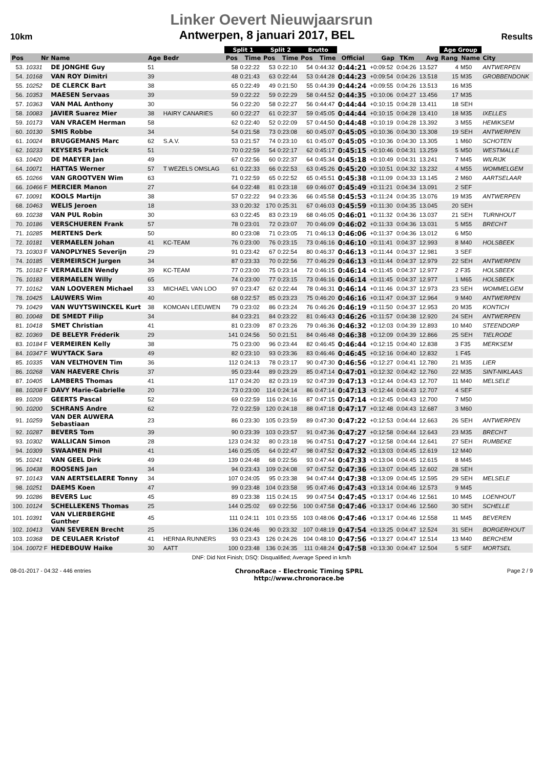Linker Oevert Nieuwjaarsrun
10km Antwerpen, 8 januari 2017, BEL Results
| | | | | | Split 1 | | Split 2 | | Brutto | | | | | | Age Group | | |
| --- | --- | --- | --- | --- | --- | --- | --- | --- | --- | --- | --- | --- | --- | --- | --- | --- | --- |
| Pos | Nr | Name | Age | Bedr | Pos | Time | Pos | Time | Pos | Time | Official | Gap | TKm | Avg | Rang | Name | City |
| 53. | 10331 | DE JONGHE Guy | 51 | | 58 | 0:22:22 | 53 | 0:22:10 | 54 | 0:44:32 | 0:44:21 | +0:09:52 | 0:04:26 | 13.527 | 4 | M50 | ANTWERPEN |
| 54. | 10168 | VAN ROY Dimitri | 39 | | 48 | 0:21:43 | 63 | 0:22:44 | 53 | 0:44:28 | 0:44:23 | +0:09:54 | 0:04:26 | 13.518 | 15 | M35 | GROBBENDONK |
| 55. | 10252 | DE CLERCK Bart | 38 | | 65 | 0:22:49 | 49 | 0:21:50 | 55 | 0:44:39 | 0:44:24 | +0:09:55 | 0:04:26 | 13.513 | 16 | M35 | |
| 56. | 10353 | MAESEN Servaas | 39 | | 59 | 0:22:22 | 59 | 0:22:29 | 58 | 0:44:52 | 0:44:35 | +0:10:06 | 0:04:27 | 13.456 | 17 | M35 | |
| 57. | 10363 | VAN MAL Anthony | 30 | | 56 | 0:22:20 | 58 | 0:22:27 | 56 | 0:44:47 | 0:44:44 | +0:10:15 | 0:04:28 | 13.411 | 18 | SEH | |
| 58. | 10083 | JAVIER Suarez Mier | 38 | HAIRY CANARIES | 60 | 0:22:27 | 61 | 0:22:37 | 59 | 0:45:05 | 0:44:44 | +0:10:15 | 0:04:28 | 13.410 | 18 | M35 | IXELLES |
| 59. | 10173 | VAN VRACEM Herman | 58 | | 62 | 0:22:40 | 52 | 0:22:09 | 57 | 0:44:50 | 0:44:48 | +0:10:19 | 0:04:28 | 13.392 | 3 | M55 | HEMIKSEM |
| 60. | 10130 | SMIS Robbe | 34 | | 54 | 0:21:58 | 73 | 0:23:08 | 60 | 0:45:07 | 0:45:05 | +0:10:36 | 0:04:30 | 13.308 | 19 | SEH | ANTWERPEN |
| 61. | 10024 | BRUGGEMANS Marc | 62 | S.A.V. | 53 | 0:21:57 | 74 | 0:23:10 | 61 | 0:45:07 | 0:45:05 | +0:10:36 | 0:04:30 | 13.305 | 1 | M60 | SCHOTEN |
| 62. | 10233 | KEYSERS Patrick | 51 | | 70 | 0:22:59 | 54 | 0:22:17 | 62 | 0:45:17 | 0:45:15 | +0:10:46 | 0:04:31 | 13.259 | 5 | M50 | WESTMALLE |
| 63. | 10420 | DE MAEYER Jan | 49 | | 67 | 0:22:56 | 60 | 0:22:37 | 64 | 0:45:34 | 0:45:18 | +0:10:49 | 0:04:31 | 13.241 | 7 | M45 | WILRIJK |
| 64. | 10071 | HATTAS Werner | 57 | T WEZELS OMSLAG | 61 | 0:22:33 | 66 | 0:22:53 | 63 | 0:45:26 | 0:45:20 | +0:10:51 | 0:04:32 | 13.232 | 4 | M55 | WOMMELGEM |
| 65. | 10266 | VAN GROOTVEN Wim | 63 | | 71 | 0:22:59 | 65 | 0:22:52 | 65 | 0:45:51 | 0:45:38 | +0:11:09 | 0:04:33 | 13.145 | 2 | M60 | AARTSELAAR |
| 66. | 10466 F | MERCIER Manon | 27 | | 64 | 0:22:48 | 81 | 0:23:18 | 69 | 0:46:07 | 0:45:49 | +0:11:21 | 0:04:34 | 13.091 | 2 | SEF | |
| 67. | 10091 | KOOLS Martijn | 38 | | 57 | 0:22:22 | 94 | 0:23:36 | 66 | 0:45:58 | 0:45:53 | +0:11:24 | 0:04:35 | 13.076 | 19 | M35 | ANTWERPEN |
| 68. | 10463 | WELIS Jeroen | 18 | | 33 | 0:20:32 | 170 | 0:25:31 | 67 | 0:46:03 | 0:45:59 | +0:11:30 | 0:04:35 | 13.045 | 20 | SEH | |
| 69. | 10238 | VAN PUL Robin | 30 | | 63 | 0:22:45 | 83 | 0:23:19 | 68 | 0:46:05 | 0:46:01 | +0:11:32 | 0:04:36 | 13.037 | 21 | SEH | TURNHOUT |
| 70. | 10186 | VERSCHUEREN Frank | 57 | | 78 | 0:23:01 | 72 | 0:23:07 | 70 | 0:46:09 | 0:46:02 | +0:11:33 | 0:04:36 | 13.031 | 5 | M55 | BRECHT |
| 71. | 10285 | MERTENS Derk | 50 | | 80 | 0:23:08 | 71 | 0:23:05 | 71 | 0:46:13 | 0:46:06 | +0:11:37 | 0:04:36 | 13.012 | 6 | M50 | |
| 72. | 10181 | VERMAELEN Johan | 41 | KC-TEAM | 76 | 0:23:00 | 76 | 0:23:15 | 73 | 0:46:16 | 0:46:10 | +0:11:41 | 0:04:37 | 12.993 | 8 | M40 | HOLSBEEK |
| 73. | 10303 F | VANOPLYNES Severijn | 29 | | 91 | 0:23:42 | 67 | 0:22:54 | 80 | 0:46:37 | 0:46:13 | +0:11:44 | 0:04:37 | 12.981 | 3 | SEF | |
| 74. | 10185 | VERMEIRSCH Jurgen | 34 | | 87 | 0:23:33 | 70 | 0:22:56 | 77 | 0:46:29 | 0:46:13 | +0:11:44 | 0:04:37 | 12.979 | 22 | SEH | ANTWERPEN |
| 75. | 10182 F | VERMAELEN Wendy | 39 | KC-TEAM | 77 | 0:23:00 | 75 | 0:23:14 | 72 | 0:46:15 | 0:46:14 | +0:11:45 | 0:04:37 | 12.977 | 2 | F35 | HOLSBEEK |
| 76. | 10183 | VERMAELEN Willy | 65 | | 74 | 0:23:00 | 77 | 0:23:15 | 73 | 0:46:16 | 0:46:14 | +0:11:45 | 0:04:37 | 12.977 | 1 | M65 | HOLSBEEK |
| 77. | 10162 | VAN LOOVEREN Michael | 33 | MICHAEL VAN LOO | 97 | 0:23:47 | 62 | 0:22:44 | 78 | 0:46:31 | 0:46:14 | +0:11:46 | 0:04:37 | 12.973 | 23 | SEH | WOMMELGEM |
| 78. | 10425 | LAUWERS Wim | 40 | | 68 | 0:22:57 | 85 | 0:23:23 | 75 | 0:46:20 | 0:46:16 | +0:11:47 | 0:04:37 | 12.964 | 9 | M40 | ANTWERPEN |
| 79. | 10429 | VAN WUYTSWINCKEL Kurt | 38 | KOMOAN LEEUWEN | 79 | 0:23:02 | 86 | 0:23:24 | 76 | 0:46:26 | 0:46:19 | +0:11:50 | 0:04:37 | 12.953 | 20 | M35 | KONTICH |
| 80. | 10048 | DE SMEDT Filip | 34 | | 84 | 0:23:21 | 84 | 0:23:22 | 81 | 0:46:43 | 0:46:26 | +0:11:57 | 0:04:38 | 12.920 | 24 | SEH | ANTWERPEN |
| 81. | 10418 | SMET Christian | 41 | | 81 | 0:23:09 | 87 | 0:23:26 | 79 | 0:46:36 | 0:46:32 | +0:12:03 | 0:04:39 | 12.893 | 10 | M40 | STEENDORP |
| 82. | 10369 | DE BELEYR Fréderik | 29 | | 141 | 0:24:56 | 50 | 0:21:51 | 84 | 0:46:48 | 0:46:38 | +0:12:09 | 0:04:39 | 12.866 | 25 | SEH | TIELRODE |
| 83. | 10184 F | VERMEIREN Kelly | 38 | | 75 | 0:23:00 | 96 | 0:23:44 | 82 | 0:46:45 | 0:46:44 | +0:12:15 | 0:04:40 | 12.838 | 3 | F35 | MERKSEM |
| 84. | 10347 F | WUYTACK Sara | 49 | | 82 | 0:23:10 | 93 | 0:23:36 | 83 | 0:46:46 | 0:46:45 | +0:12:16 | 0:04:40 | 12.832 | 1 | F45 | |
| 85. | 10335 | VAN VELTHOVEN Tim | 36 | | 112 | 0:24:13 | 78 | 0:23:17 | 90 | 0:47:30 | 0:46:56 | +0:12:27 | 0:04:41 | 12.780 | 21 | M35 | LIER |
| 86. | 10268 | VAN HAEVERE Chris | 37 | | 95 | 0:23:44 | 89 | 0:23:29 | 85 | 0:47:14 | 0:47:01 | +0:12:32 | 0:04:42 | 12.760 | 22 | M35 | SINT-NIKLAAS |
| 87. | 10405 | LAMBERS Thomas | 41 | | 117 | 0:24:20 | 82 | 0:23:19 | 92 | 0:47:39 | 0:47:13 | +0:12:44 | 0:04:43 | 12.707 | 11 | M40 | MELSELE |
| 88. | 10208 F | DAVY Marie-Gabrielle | 20 | | 73 | 0:23:00 | 114 | 0:24:14 | 86 | 0:47:14 | 0:47:13 | +0:12:44 | 0:04:43 | 12.707 | 4 | SEF | |
| 89. | 10209 | GEERTS Pascal | 52 | | 69 | 0:22:59 | 116 | 0:24:16 | 87 | 0:47:15 | 0:47:14 | +0:12:45 | 0:04:43 | 12.700 | 7 | M50 | |
| 90. | 10200 | SCHRANS Andre | 62 | | 72 | 0:22:59 | 120 | 0:24:18 | 88 | 0:47:18 | 0:47:17 | +0:12:48 | 0:04:43 | 12.687 | 3 | M60 | |
| 91. | 10259 | VAN DER AUWERA Sebastiaan | 23 | | 86 | 0:23:30 | 105 | 0:23:59 | 89 | 0:47:30 | 0:47:22 | +0:12:53 | 0:04:44 | 12.663 | 26 | SEH | ANTWERPEN |
| 92. | 10287 | BEVERS Tom | 39 | | 90 | 0:23:39 | 103 | 0:23:57 | 91 | 0:47:36 | 0:47:27 | +0:12:58 | 0:04:44 | 12.643 | 23 | M35 | BRECHT |
| 93. | 10302 | WALLICAN Simon | 28 | | 123 | 0:24:32 | 80 | 0:23:18 | 96 | 0:47:51 | 0:47:27 | +0:12:58 | 0:04:44 | 12.641 | 27 | SEH | RUMBEKE |
| 94. | 10309 | SWAAMEN Phil | 41 | | 146 | 0:25:05 | 64 | 0:22:47 | 98 | 0:47:52 | 0:47:32 | +0:13:03 | 0:04:45 | 12.619 | 12 | M40 | |
| 95. | 10241 | VAN GEEL Dirk | 49 | | 139 | 0:24:48 | 68 | 0:22:56 | 93 | 0:47:44 | 0:47:33 | +0:13:04 | 0:04:45 | 12.615 | 8 | M45 | |
| 96. | 10438 | ROOSENS Jan | 34 | | 94 | 0:23:43 | 109 | 0:24:08 | 97 | 0:47:52 | 0:47:36 | +0:13:07 | 0:04:45 | 12.602 | 28 | SEH | |
| 97. | 10143 | VAN AERTSELAERE Tonny | 34 | | 107 | 0:24:05 | 95 | 0:23:38 | 94 | 0:47:44 | 0:47:38 | +0:13:09 | 0:04:45 | 12.595 | 29 | SEH | MELSELE |
| 98. | 10251 | DAEMS Koen | 47 | | 99 | 0:23:48 | 104 | 0:23:58 | 95 | 0:47:46 | 0:47:43 | +0:13:14 | 0:04:46 | 12.573 | 9 | M45 | |
| 99. | 10286 | BEVERS Luc | 45 | | 89 | 0:23:38 | 115 | 0:24:15 | 99 | 0:47:54 | 0:47:45 | +0:13:17 | 0:04:46 | 12.561 | 10 | M45 | LOENHOUT |
| 100. | 10124 | SCHELLEKENS Thomas | 25 | | 144 | 0:25:02 | 69 | 0:22:56 | 100 | 0:47:58 | 0:47:46 | +0:13:17 | 0:04:46 | 12.560 | 30 | SEH | SCHELLE |
| 101. | 10391 | VAN VLIERBERGHE Gunther | 45 | | 111 | 0:24:11 | 101 | 0:23:55 | 103 | 0:48:06 | 0:47:46 | +0:13:17 | 0:04:46 | 12.558 | 11 | M45 | BEVEREN |
| 102. | 10413 | VAN SEVEREN Brecht | 25 | | 136 | 0:24:46 | 90 | 0:23:32 | 107 | 0:48:19 | 0:47:54 | +0:13:25 | 0:04:47 | 12.524 | 31 | SEH | BORGERHOUT |
| 103. | 10368 | DE CEULAER Kristof | 41 | HERNIA RUNNERS | 93 | 0:23:43 | 126 | 0:24:26 | 104 | 0:48:10 | 0:47:56 | +0:13:27 | 0:04:47 | 12.514 | 13 | M40 | BERCHEM |
| 104. | 10072 F | HEDEBOUW Haike | 30 | AATT | 100 | 0:23:48 | 136 | 0:24:35 | 111 | 0:48:24 | 0:47:58 | +0:13:30 | 0:04:47 | 12.504 | 5 | SEF | MORTSEL |
DNF: Did Not Finish; DSQ: Disqualified; Average Speed in km/h
08-01-2017 - 04:32 - 446 entries ChronoRace - Electronic Timing SPRL
http://www.chronorace.be Page 2 / 9